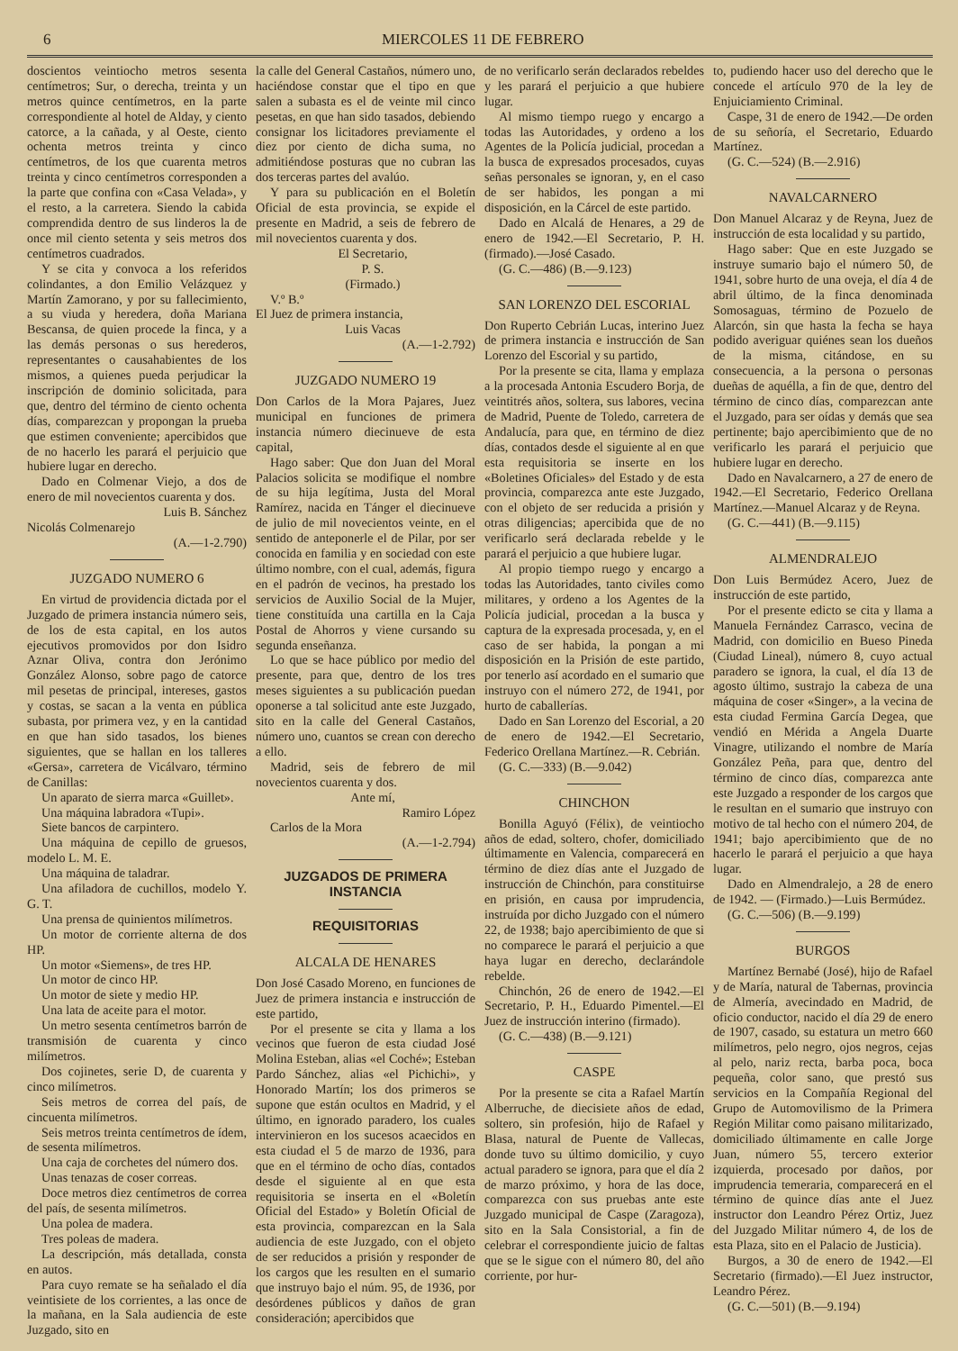6 MIERCOLES 11 DE FEBRERO
doscientos veintiocho metros sesenta centímetros; Sur, o derecha, treinta y un metros quince centímetros, en la parte correspondiente al hotel de Alday, y ciento catorce, a la cañada, y al Oeste, ciento ochenta metros treinta y cinco centímetros, de los que cuarenta metros treinta y cinco centímetros corresponden a la parte que confina con «Casa Velada», y el resto, a la carretera. Siendo la cabida comprendida dentro de sus linderos la de once mil ciento setenta y seis metros dos centímetros cuadrados.
Y se cita y convoca a los referidos colindantes, a don Emilio Velázquez y Martín Zamorano, y por su fallecimiento, a su viuda y heredera, doña Mariana Bescansa, de quien procede la finca, y a las demás personas o sus herederos, representantes o causahabientes de los mismos, a quienes pueda perjudicar la inscripción de dominio solicitada, para que, dentro del término de ciento ochenta días, comparezcan y propongan la prueba que estimen conveniente; apercibidos que de no hacerlo les parará el perjuicio que hubiere lugar en derecho.
Dado en Colmenar Viejo, a dos de enero de mil novecientos cuarenta y dos.
Luis B. Sánchez
Nicolás Colmenarejo
(A.—1-2.790)
JUZGADO NUMERO 6
En virtud de providencia dictada por el Juzgado de primera instancia número seis, de los de esta capital, en los autos ejecutivos promovidos por don Isidro Aznar Oliva, contra don Jerónimo González Alonso, sobre pago de catorce mil pesetas de principal, intereses, gastos y costas, se sacan a la venta en pública subasta, por primera vez, y en la cantidad en que han sido tasados, los bienes siguientes, que se hallan en los talleres «Gersa», carretera de Vicálvaro, término de Canillas:
Un aparato de sierra marca «Guillet».
Una máquina labradora «Tupi».
Siete bancos de carpintero.
Una máquina de cepillo de gruesos, modelo L. M. E.
Una máquina de taladrar.
Una afiladora de cuchillos, modelo Y. G. T.
Una prensa de quinientos milímetros.
Un motor de corriente alterna de dos HP.
Un motor «Siemens», de tres HP.
Un motor de cinco HP.
Un motor de siete y medio HP.
Una lata de aceite para el motor.
Un metro sesenta centímetros barrón de transmisión de cuarenta y cinco milímetros.
Dos cojinetes, serie D, de cuarenta y cinco milímetros.
Seis metros de correa del país, de cincuenta milímetros.
Seis metros treinta centímetros de ídem, de sesenta milímetros.
Una caja de corchetes del número dos.
Unas tenazas de coser correas.
Doce metros diez centímetros de correa del país, de sesenta milímetros.
Una polea de madera.
Tres poleas de madera.
La descripción, más detallada, consta en autos.
Para cuyo remate se ha señalado el día veintisiete de los corrientes, a las once de la mañana, en la Sala audiencia de este Juzgado, sito en
la calle del General Castaños, número uno, haciéndose constar que el tipo en que salen a subasta es el de veinte mil cinco pesetas, en que han sido tasados, debiendo consignar los licitadores previamente el diez por ciento de dicha suma, no admitiéndose posturas que no cubran las dos terceras partes del avalúo.
Y para su publicación en el Boletín Oficial de esta provincia, se expide el presente en Madrid, a seis de febrero de mil novecientos cuarenta y dos.
El Secretario,
P. S.
(Firmado.)
V.º B.º
El Juez de primera instancia,
Luis Vacas
(A.—1-2.792)
JUZGADO NUMERO 19
Don Carlos de la Mora Pajares, Juez municipal en funciones de primera instancia número diecinueve de esta capital,
Hago saber: Que don Juan del Moral Palacios solicita se modifique el nombre de su hija legítima, Justa del Moral Ramírez, nacida en Tánger el diecinueve de julio de mil novecientos veinte, en el sentido de anteponerle el de Pilar, por ser conocida en familia y en sociedad con este último nombre, con el cual, además, figura en el padrón de vecinos, ha prestado los servicios de Auxilio Social de la Mujer, tiene constituída una cartilla en la Caja Postal de Ahorros y viene cursando su segunda enseñanza.
Lo que se hace público por medio del presente, para que, dentro de los tres meses siguientes a su publicación puedan oponerse a tal solicitud ante este Juzgado, sito en la calle del General Castaños, número uno, cuantos se crean con derecho a ello.
Madrid, seis de febrero de mil novecientos cuarenta y dos.
Ante mí,
Ramiro López
Carlos de la Mora
(A.—1-2.794)
JUZGADOS DE PRIMERA INSTANCIA
REQUISITORIAS
ALCALA DE HENARES
Don José Casado Moreno, en funciones de Juez de primera instancia e instrucción de este partido,
Por el presente se cita y llama a los vecinos que fueron de esta ciudad José Molina Esteban, alias «el Coché»; Esteban Pardo Sánchez, alias «el Pichichi», y Honorado Martín; los dos primeros se supone que están ocultos en Madrid, y el último, en ignorado paradero, los cuales intervinieron en los sucesos acaecidos en esta ciudad el 5 de marzo de 1936, para que en el término de ocho días, contados desde el siguiente al en que esta requisitoria se inserta en el «Boletín Oficial del Estado» y Boletín Oficial de esta provincia, comparezcan en la Sala audiencia de este Juzgado, con el objeto de ser reducidos a prisión y responder de los cargos que les resulten en el sumario que instruyo bajo el núm. 95, de 1936, por desórdenes públicos y daños de gran consideración; apercibidos que
de no verificarlo serán declarados rebeldes y les parará el perjuicio a que hubiere lugar.
Al mismo tiempo ruego y encargo a todas las Autoridades, y ordeno a los Agentes de la Policía judicial, procedan a la busca de expresados procesados, cuyas señas personales se ignoran, y, en el caso de ser habidos, les pongan a mi disposición, en la Cárcel de este partido.
Dado en Alcalá de Henares, a 29 de enero de 1942.—El Secretario, P. H. (firmado).—José Casado.
(G. C.—486) (B.—9.123)
SAN LORENZO DEL ESCORIAL
Don Ruperto Cebrián Lucas, interino Juez de primera instancia e instrucción de San Lorenzo del Escorial y su partido,
Por la presente se cita, llama y emplaza a la procesada Antonia Escudero Borja, de veintitrés años, soltera, sus labores, vecina de Madrid, Puente de Toledo, carretera de Andalucía, para que, en término de diez días, contados desde el siguiente al en que esta requisitoria se inserte en los «Boletines Oficiales» del Estado y de esta provincia, comparezca ante este Juzgado, con el objeto de ser reducida a prisión y otras diligencias; apercibida que de no verificarlo será declarada rebelde y le parará el perjuicio a que hubiere lugar.
Al propio tiempo ruego y encargo a todas las Autoridades, tanto civiles como militares, y ordeno a los Agentes de la Policía judicial, procedan a la busca y captura de la expresada procesada, y, en el caso de ser habida, la pongan a mi disposición en la Prisión de este partido, por tenerlo así acordado en el sumario que instruyo con el número 272, de 1941, por hurto de caballerías.
Dado en San Lorenzo del Escorial, a 20 de enero de 1942.—El Secretario, Federico Orellana Martínez.—R. Cebrián.
(G. C.—333) (B.—9.042)
CHINCHON
Bonilla Aguyó (Félix), de veintiocho años de edad, soltero, chofer, domiciliado últimamente en Valencia, comparecerá en término de diez días ante el Juzgado de instrucción de Chinchón, para constituirse en prisión, en causa por imprudencia, instruída por dicho Juzgado con el número 22, de 1938; bajo apercibimiento de que si no comparece le parará el perjuicio a que haya lugar en derecho, declarándole rebelde.
Chinchón, 26 de enero de 1942.—El Secretario, P. H., Eduardo Pimentel.—El Juez de instrucción interino (firmado).
(G. C.—438) (B.—9.121)
CASPE
Por la presente se cita a Rafael Martín Alberruche, de diecisiete años de edad, soltero, sin profesión, hijo de Rafael y Blasa, natural de Puente de Vallecas, donde tuvo su último domicilio, y cuyo actual paradero se ignora, para que el día 2 de marzo próximo, y hora de las doce, comparezca con sus pruebas ante este Juzgado municipal de Caspe (Zaragoza), sito en la Sala Consistorial, a fin de celebrar el correspondiente juicio de faltas que se le sigue con el número 80, del año corriente, por hur-
to, pudiendo hacer uso del derecho que le concede el artículo 970 de la ley de Enjuiciamiento Criminal.
Caspe, 31 de enero de 1942.—De orden de su señoría, el Secretario, Eduardo Martínez.
(G. C.—524) (B.—2.916)
NAVALCARNERO
Don Manuel Alcaraz y de Reyna, Juez de instrucción de esta localidad y su partido,
Hago saber: Que en este Juzgado se instruye sumario bajo el número 50, de 1941, sobre hurto de una oveja, el día 4 de abril último, de la finca denominada Somosaguas, término de Pozuelo de Alarcón, sin que hasta la fecha se haya podido averiguar quiénes sean los dueños de la misma, citándose, en su consecuencia, a la persona o personas dueñas de aquélla, a fin de que, dentro del término de cinco días, comparezcan ante el Juzgado, para ser oídas y demás que sea pertinente; bajo apercibimiento que de no verificarlo les parará el perjuicio que hubiere lugar en derecho.
Dado en Navalcarnero, a 27 de enero de 1942.—El Secretario, Federico Orellana Martínez.—Manuel Alcaraz y de Reyna.
(G. C.—441) (B.—9.115)
ALMENDRALEJO
Don Luis Bermúdez Acero, Juez de instrucción de este partido,
Por el presente edicto se cita y llama a Manuela Fernández Carrasco, vecina de Madrid, con domicilio en Bueso Pineda (Ciudad Lineal), número 8, cuyo actual paradero se ignora, la cual, el día 13 de agosto último, sustrajo la cabeza de una máquina de coser «Singer», a la vecina de esta ciudad Fermina García Degea, que vendió en Mérida a Angela Duarte Vinagre, utilizando el nombre de María González Peña, para que, dentro del término de cinco días, comparezca ante este Juzgado a responder de los cargos que le resultan en el sumario que instruyo con motivo de tal hecho con el número 204, de 1941; bajo apercibimiento que de no hacerlo le parará el perjuicio a que haya lugar.
Dado en Almendralejo, a 28 de enero de 1942. — (Firmado.)—Luis Bermúdez.
(G. C.—506) (B.—9.199)
BURGOS
Martínez Bernabé (José), hijo de Rafael y de María, natural de Tabernas, provincia de Almería, avecindado en Madrid, de oficio conductor, nacido el día 29 de enero de 1907, casado, su estatura un metro 660 milímetros, pelo negro, ojos negros, cejas al pelo, nariz recta, barba poca, boca pequeña, color sano, que prestó sus servicios en la Compañía Regional del Grupo de Automovilismo de la Primera Región Militar como paisano militarizado, domiciliado últimamente en calle Jorge Juan, número 55, tercero exterior izquierda, procesado por daños, por imprudencia temeraria, comparecerá en el término de quince días ante el Juez instructor don Leandro Pérez Ortiz, Juez del Juzgado Militar número 4, de los de esta Plaza, sito en el Palacio de Justicia).
Burgos, a 30 de enero de 1942.—El Secretario (firmado).—El Juez instructor, Leandro Pérez.
(G. C.—501) (B.—9.194)